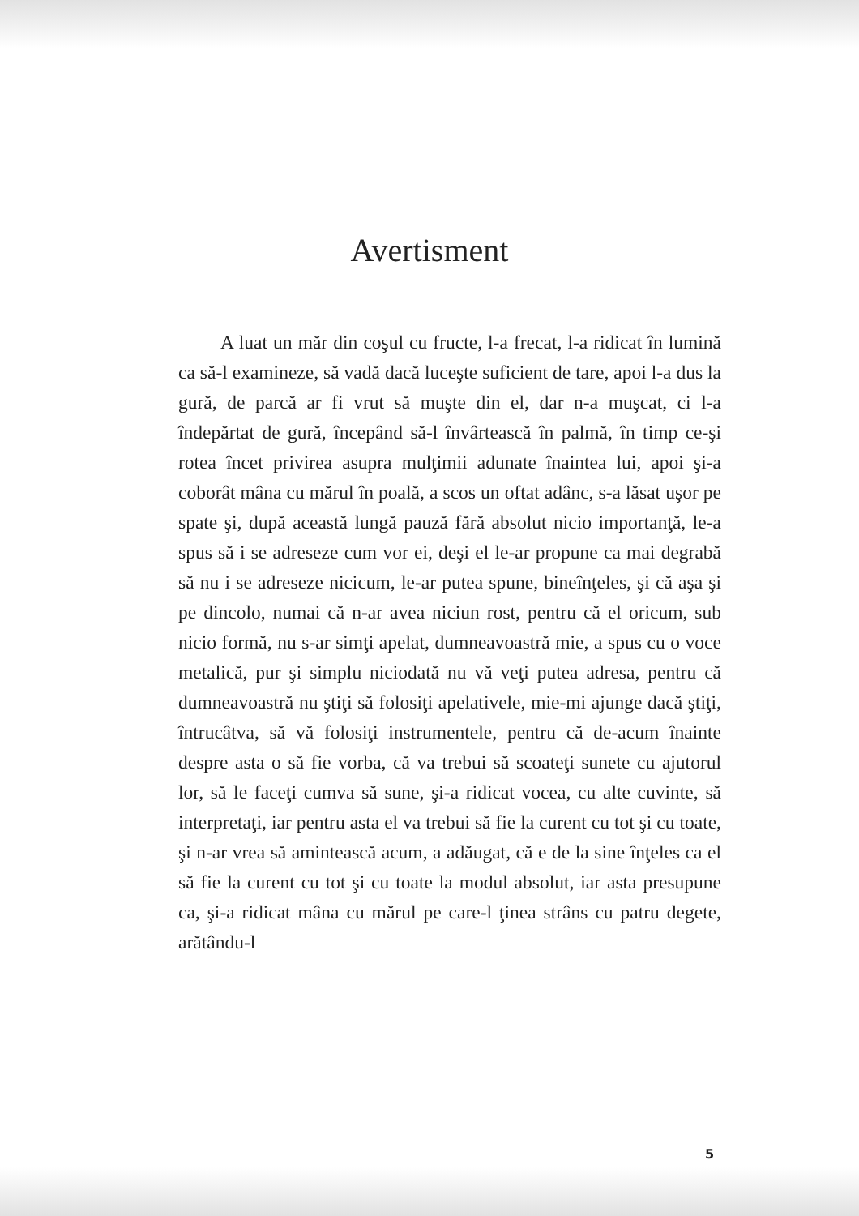Avertisment
A luat un măr din coşul cu fructe, l-a frecat, l-a ridicat în lumină ca să-l examineze, să vadă dacă luceşte suficient de tare, apoi l-a dus la gură, de parcă ar fi vrut să muşte din el, dar n-a muşcat, ci l-a îndepărtat de gură, începând să-l învârtească în palmă, în timp ce-şi rotea încet privirea asupra mulţimii adunate înaintea lui, apoi şi-a coborât mâna cu mărul în poală, a scos un oftat adânc, s-a lăsat uşor pe spate şi, după această lungă pauză fără absolut nicio importanţă, le-a spus să i se adreseze cum vor ei, deşi el le-ar propune ca mai degrabă să nu i se adreseze nicicum, le-ar putea spune, bineînţeles, şi că aşa şi pe dincolo, numai că n-ar avea niciun rost, pentru că el oricum, sub nicio formă, nu s-ar simţi apelat, dumneavoastră mie, a spus cu o voce metalică, pur şi simplu niciodată nu vă veţi putea adresa, pentru că dumneavoastră nu ştiţi să folosiţi apelativele, mie-mi ajunge dacă ştiţi, întrucâtva, să vă folosiţi instrumentele, pentru că de-acum înainte despre asta o să fie vorba, că va trebui să scoateţi sunete cu ajutorul lor, să le faceţi cumva să sune, şi-a ridicat vocea, cu alte cuvinte, să interpretaţi, iar pentru asta el va trebui să fie la curent cu tot şi cu toate, şi n-ar vrea să amintească acum, a adăugat, că e de la sine înţeles ca el să fie la curent cu tot şi cu toate la modul absolut, iar asta presupune ca, şi-a ridicat mâna cu mărul pe care-l ţinea strâns cu patru degete, arătându-l
5